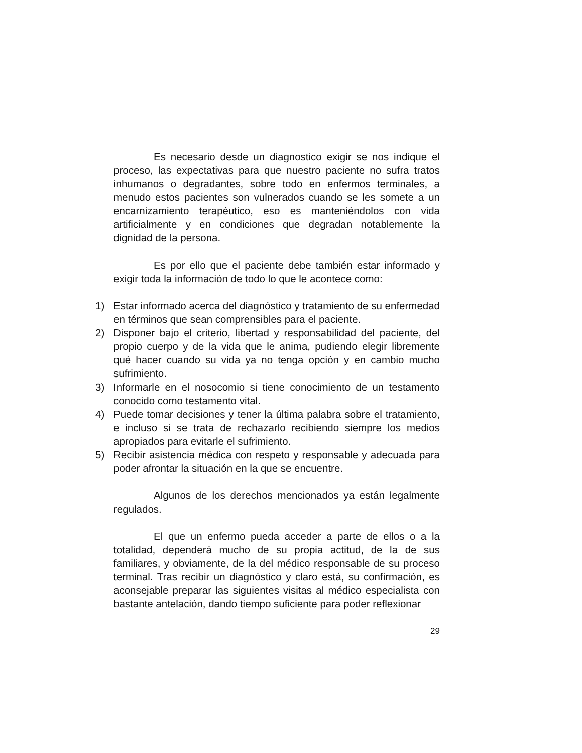Es necesario desde un diagnostico exigir se nos indique el proceso, las expectativas para que nuestro paciente no sufra tratos inhumanos o degradantes, sobre todo en enfermos terminales, a menudo estos pacientes son vulnerados cuando se les somete a un encarnizamiento terapéutico, eso es manteniéndolos con vida artificialmente y en condiciones que degradan notablemente la dignidad de la persona.
Es por ello que el paciente debe también estar informado y exigir toda la información de todo lo que le acontece como:
1) Estar informado acerca del diagnóstico y tratamiento de su enfermedad en términos que sean comprensibles para el paciente.
2) Disponer bajo el criterio, libertad y responsabilidad del paciente, del propio cuerpo y de la vida que le anima, pudiendo elegir libremente qué hacer cuando su vida ya no tenga opción y en cambio mucho sufrimiento.
3) Informarle en el nosocomio si tiene conocimiento de un testamento conocido como testamento vital.
4) Puede tomar decisiones y tener la última palabra sobre el tratamiento, e incluso si se trata de rechazarlo recibiendo siempre los medios apropiados para evitarle el sufrimiento.
5) Recibir asistencia médica con respeto y responsable y adecuada para poder afrontar la situación en la que se encuentre.
Algunos de los derechos mencionados ya están legalmente regulados.
El que un enfermo pueda acceder a parte de ellos o a la totalidad, dependerá mucho de su propia actitud, de la de sus familiares, y obviamente, de la del médico responsable de su proceso terminal. Tras recibir un diagnóstico y claro está, su confirmación, es aconsejable preparar las siguientes visitas al médico especialista con bastante antelación, dando tiempo suficiente para poder reflexionar
29